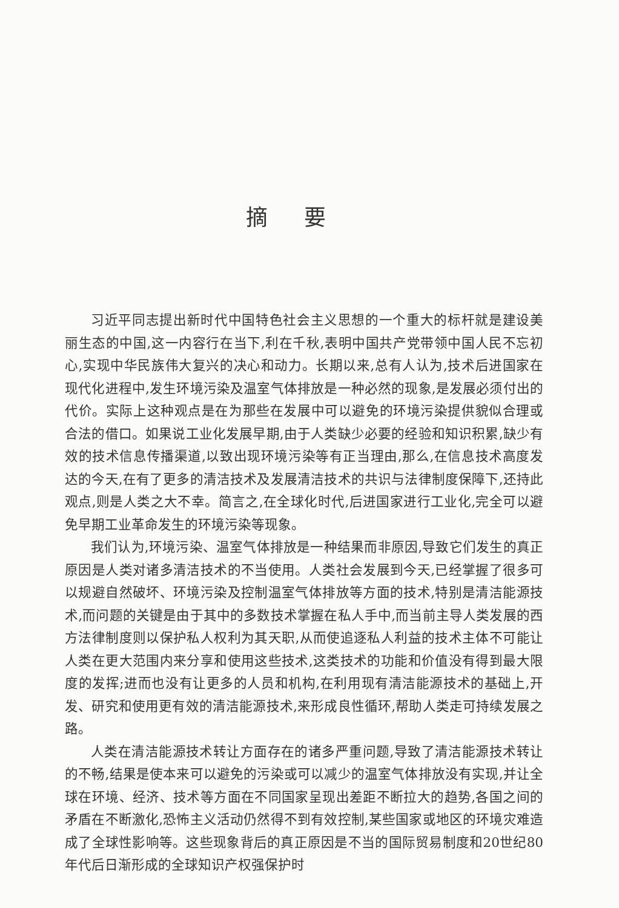摘要
习近平同志提出新时代中国特色社会主义思想的一个重大的标杆就是建设美丽生态的中国,这一内容行在当下,利在千秋,表明中国共产党带领中国人民不忘初心,实现中华民族伟大复兴的决心和动力。长期以来,总有人认为,技术后进国家在现代化进程中,发生环境污染及温室气体排放是一种必然的现象,是发展必须付出的代价。实际上这种观点是在为那些在发展中可以避免的环境污染提供貌似合理或合法的借口。如果说工业化发展早期,由于人类缺少必要的经验和知识积累,缺少有效的技术信息传播渠道,以致出现环境污染等有正当理由,那么,在信息技术高度发达的今天,在有了更多的清洁技术及发展清洁技术的共识与法律制度保障下,还持此观点,则是人类之大不幸。简言之,在全球化时代,后进国家进行工业化,完全可以避免早期工业革命发生的环境污染等现象。
我们认为,环境污染、温室气体排放是一种结果而非原因,导致它们发生的真正原因是人类对诸多清洁技术的不当使用。人类社会发展到今天,已经掌握了很多可以规避自然破坏、环境污染及控制温室气体排放等方面的技术,特别是清洁能源技术,而问题的关键是由于其中的多数技术掌握在私人手中,而当前主导人类发展的西方法律制度则以保护私人权利为其天职,从而使追逐私人利益的技术主体不可能让人类在更大范围内来分享和使用这些技术,这类技术的功能和价值没有得到最大限度的发挥;进而也没有让更多的人员和机构,在利用现有清洁能源技术的基础上,开发、研究和使用更有效的清洁能源技术,来形成良性循环,帮助人类走可持续发展之路。
人类在清洁能源技术转让方面存在的诸多严重问题,导致了清洁能源技术转让的不畅,结果是使本来可以避免的污染或可以减少的温室气体排放没有实现,并让全球在环境、经济、技术等方面在不同国家呈现出差距不断拉大的趋势,各国之间的矛盾在不断激化,恐怖主义活动仍然得不到有效控制,某些国家或地区的环境灾难造成了全球性影响等。这些现象背后的真正原因是不当的国际贸易制度和20世纪80年代后日渐形成的全球知识产权强保护时